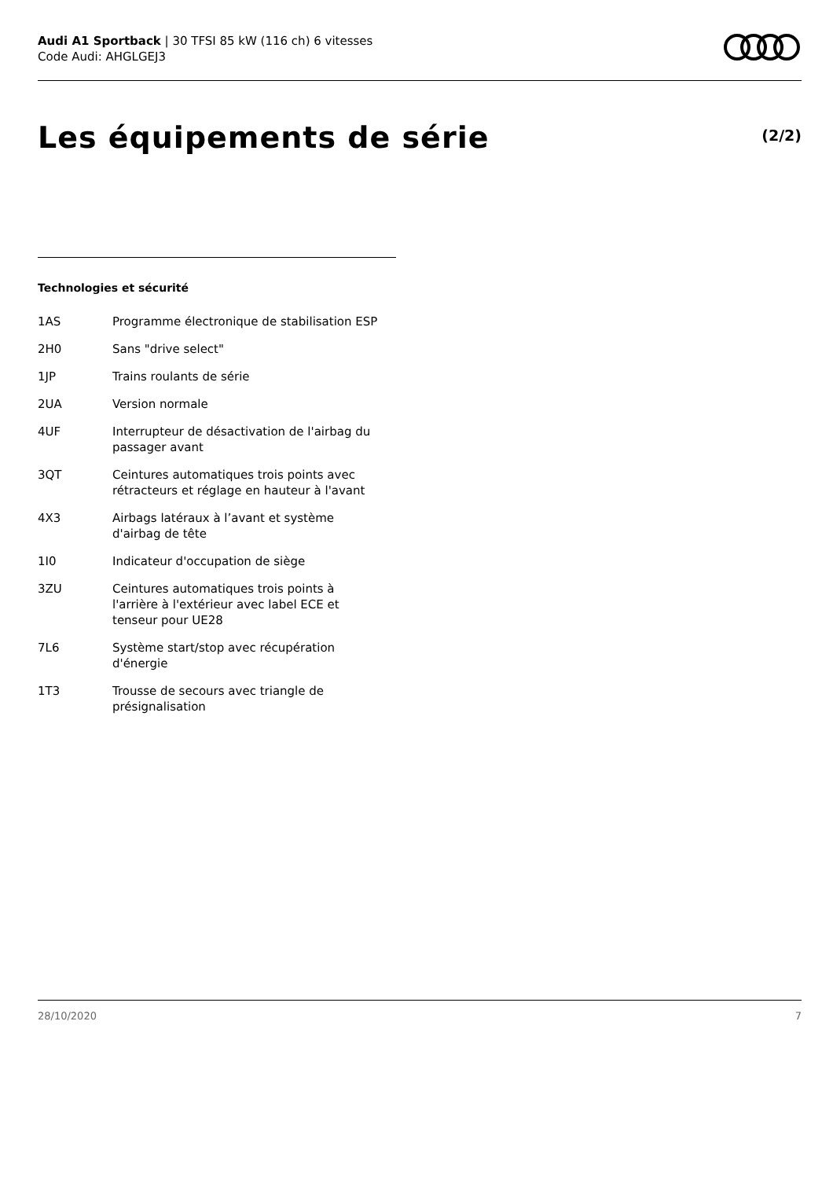Audi A1 Sportback | 30 TFSI 85 kW (116 ch) 6 vitesses
Code Audi: AHGLGEJ3
Les équipements de série
(2/2)
Technologies et sécurité
1AS Programme électronique de stabilisation ESP
2H0 Sans "drive select"
1JP Trains roulants de série
2UA Version normale
4UF Interrupteur de désactivation de l'airbag du
passager avant
3QT Ceintures automatiques trois points avec
rétracteurs et réglage en hauteur à l'avant
4X3 Airbags latéraux à l’avant et système
d'airbag de tête
1I0 Indicateur d'occupation de siège
3ZU Ceintures automatiques trois points à
l'arrière à l'extérieur avec label ECE et
tenseur pour UE28
7L6 Système start/stop avec récupération
d'énergie
1T3 Trousse de secours avec triangle de
présignalisation
28/10/2020 7